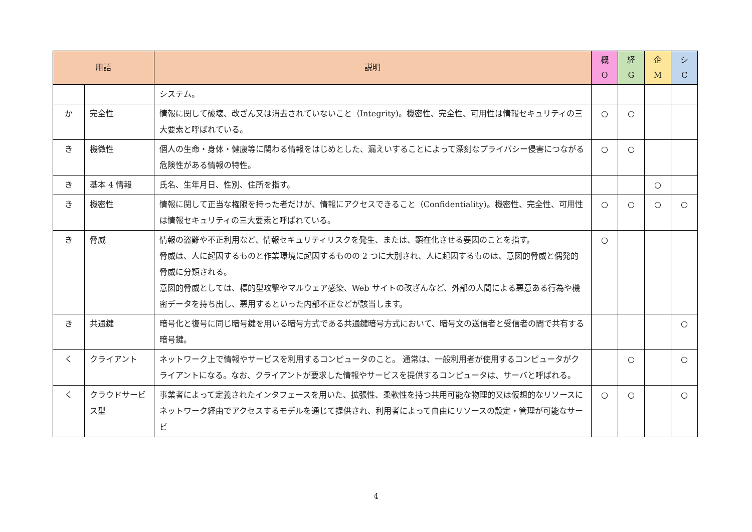| 用語 | | 説明 | 概 O | 経 G | 企 M | シ C |
| --- | --- | --- | --- | --- | --- | --- |
| | | システム。 | | | | |
| か | 完全性 | 情報に関して破壊、改ざん又は消去されていないこと（Integrity)。機密性、完全性、可用性は情報セキュリティの三大要素と呼ばれている。 | ○ | ○ | | |
| き | 機微性 | 個人の生命・身体・健康等に関わる情報をはじめとした、漏えいすることによって深刻なプライバシー侵害につながる危険性がある情報の特性。 | ○ | ○ | | |
| き | 基本 4 情報 | 氏名、生年月日、性別、住所を指す。 | | | ○ | |
| き | 機密性 | 情報に関して正当な権限を持った者だけが、情報にアクセスできること（Confidentiality)。機密性、完全性、可用性は情報セキュリティの三大要素と呼ばれている。 | ○ | ○ | ○ | ○ |
| き | 脅威 | 情報の盗難や不正利用など、情報セキュリティリスクを発生、または、顕在化させる要因のことを指す。 脅威は、人に起因するものと作業環境に起因するものの 2 つに大別され、人に起因するものは、意図的脅威と偶発的脅威に分類される。 意図的脅威としては、標的型攻撃やマルウェア感染、Web サイトの改ざんなど、外部の人間による悪意ある行為や機密データを持ち出し、悪用するといった内部不正などが該当します。 | ○ | | | |
| き | 共通鍵 | 暗号化と復号に同じ暗号鍵を用いる暗号方式である共通鍵暗号方式において、暗号文の送信者と受信者の間で共有する暗号鍵。 | | | | ○ |
| く | クライアント | ネットワーク上で情報やサービスを利用するコンピュータのこと。 通常は、一般利用者が使用するコンピュータがクライアントになる。なお、クライアントが要求した情報やサービスを提供するコンピュータは、サーバと呼ばれる。 | | ○ | | ○ |
| く | クラウドサービス型 | 事業者によって定義されたインタフェースを用いた、拡張性、柔軟性を持つ共用可能な物理的又は仮想的なリソースにネットワーク経由でアクセスするモデルを通じて提供され、利用者によって自由にリソースの設定・管理が可能なサービ | ○ | ○ | | ○ |
4